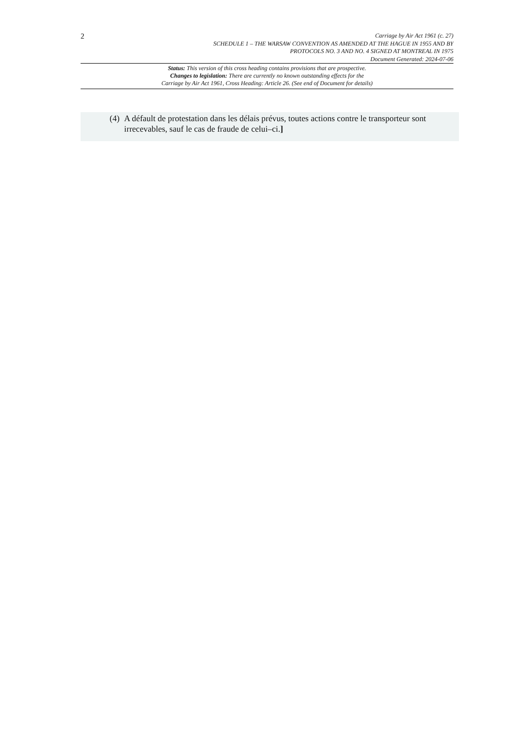2
Carriage by Air Act 1961 (c. 27)
SCHEDULE 1 – THE WARSAW CONVENTION AS AMENDED AT THE HAGUE IN 1955 AND BY
PROTOCOLS NO. 3 AND NO. 4 SIGNED AT MONTREAL IN 1975
Document Generated: 2024-07-06
Status: This version of this cross heading contains provisions that are prospective.
Changes to legislation: There are currently no known outstanding effects for the
Carriage by Air Act 1961, Cross Heading: Article 26. (See end of Document for details)
(4) A défault de protestation dans les délais prévus, toutes actions contre le transporteur sont irrecevables, sauf le cas de fraude de celui–ci.]